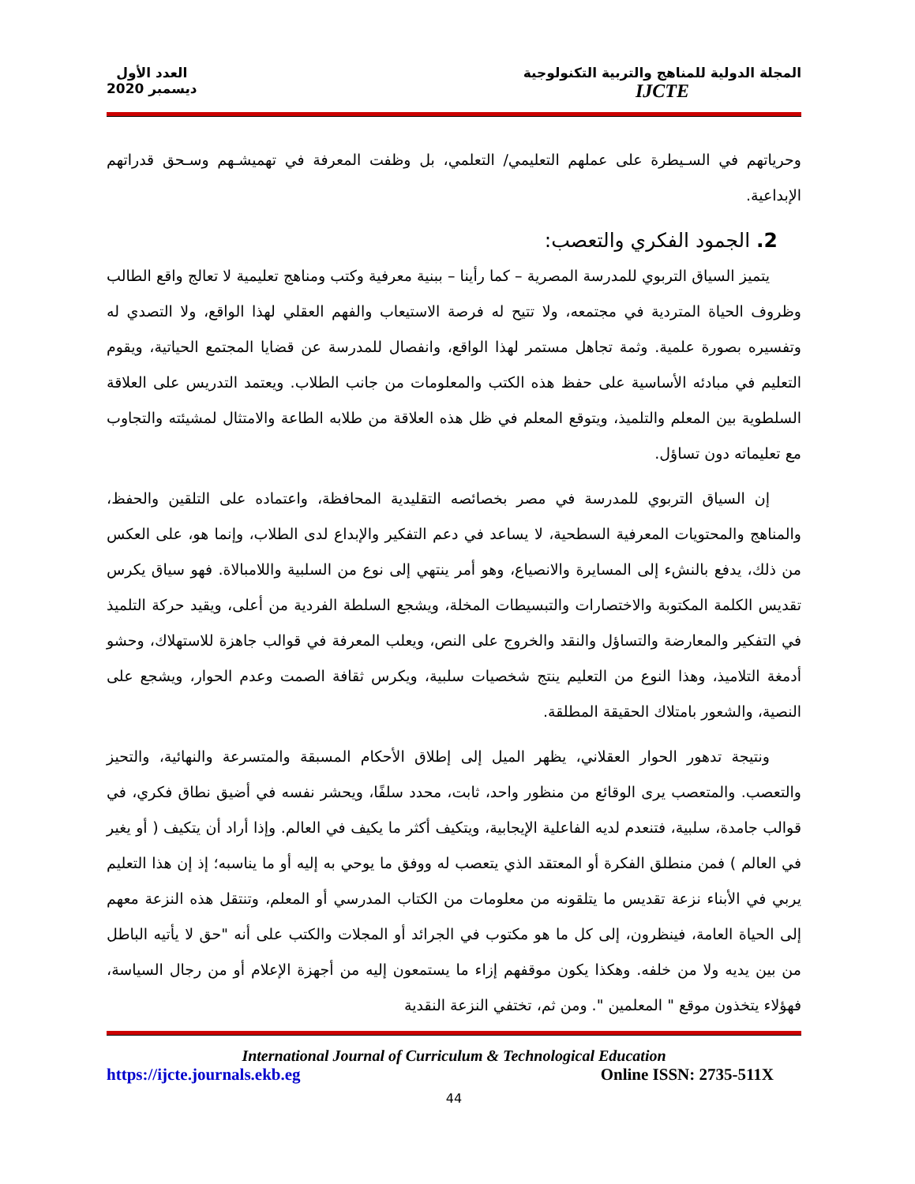المجلة الدولية للمناهج والتربية التكنولوجية
IJCTE
العدد الأول
ديسمبر 2020
وحرياتهم في السـيطرة على عملهم التعليمي/ التعلمي، بل وظفت المعرفة في تهميشـهم وسـحق قدراتهم الإبداعية.
2. الجمود الفكري والتعصب:
يتميز السياق التربوي للمدرسة المصرية – كما رأينا – ببنية معرفية وكتب ومناهج تعليمية لا تعالج واقع الطالب وظروف الحياة المتردية في مجتمعه، ولا تتيح له فرصة الاستيعاب والفهم العقلي لهذا الواقع، ولا التصدي له وتفسيره بصورة علمية. وثمة تجاهل مستمر لهذا الواقع، وانفصال للمدرسة عن قضايا المجتمع الحياتية، ويقوم التعليم في مبادئه الأساسية على حفظ هذه الكتب والمعلومات من جانب الطلاب. ويعتمد التدريس على العلاقة السلطوية بين المعلم والتلميذ، ويتوقع المعلم في ظل هذه العلاقة من طلابه الطاعة والامتثال لمشيئته والتجاوب مع تعليماته دون تساؤل.
إن السياق التربوي للمدرسة في مصر بخصائصه التقليدية المحافظة، واعتماده على التلقين والحفظ، والمناهج والمحتويات المعرفية السطحية، لا يساعد في دعم التفكير والإبداع لدى الطلاب، وإنما هو، على العكس من ذلك، يدفع بالنشء إلى المسايرة والانصياع، وهو أمر ينتهي إلى نوع من السلبية واللامبالاة. فهو سياق يكرس تقديس الكلمة المكتوبة والاختصارات والتبسيطات المخلة، ويشجع السلطة الفردية من أعلى، ويقيد حركة التلميذ في التفكير والمعارضة والتساؤل والنقد والخروج على النص، ويعلب المعرفة في قوالب جاهزة للاستهلاك، وحشو أدمغة التلاميذ، وهذا النوع من التعليم ينتج شخصيات سلبية، ويكرس ثقافة الصمت وعدم الحوار، ويشجع على النصية، والشعور بامتلاك الحقيقة المطلقة.
ونتيجة تدهور الحوار العقلاني، يظهر الميل إلى إطلاق الأحكام المسبقة والمتسرعة والنهائية، والتحيز والتعصب. والمتعصب يرى الوقائع من منظور واحد، ثابت، محدد سلفًا، ويحشر نفسه في أضيق نطاق فكري، في قوالب جامدة، سلبية، فتنعدم لديه الفاعلية الإيجابية، ويتكيف أكثر ما يكيف في العالم. وإذا أراد أن يتكيف ( أو يغير في العالم ) فمن منطلق الفكرة أو المعتقد الذي يتعصب له ووفق ما يوحي به إليه أو ما يناسبه؛ إذ إن هذا التعليم يربي في الأبناء نزعة تقديس ما يتلقونه من معلومات من الكتاب المدرسي أو المعلم، وتنتقل هذه النزعة معهم إلى الحياة العامة، فينظرون، إلى كل ما هو مكتوب في الجرائد أو المجلات والكتب على أنه "حق لا يأتيه الباطل من بين يديه ولا من خلفه. وهكذا يكون موقفهم إزاء ما يستمعون إليه من أجهزة الإعلام أو من رجال السياسة، فهؤلاء يتخذون موقع " المعلمين ". ومن ثم، تختفي النزعة النقدية
International Journal of Curriculum & Technological Education
https://ijcte.journals.ekb.eg Online ISSN: 2735-511X
44